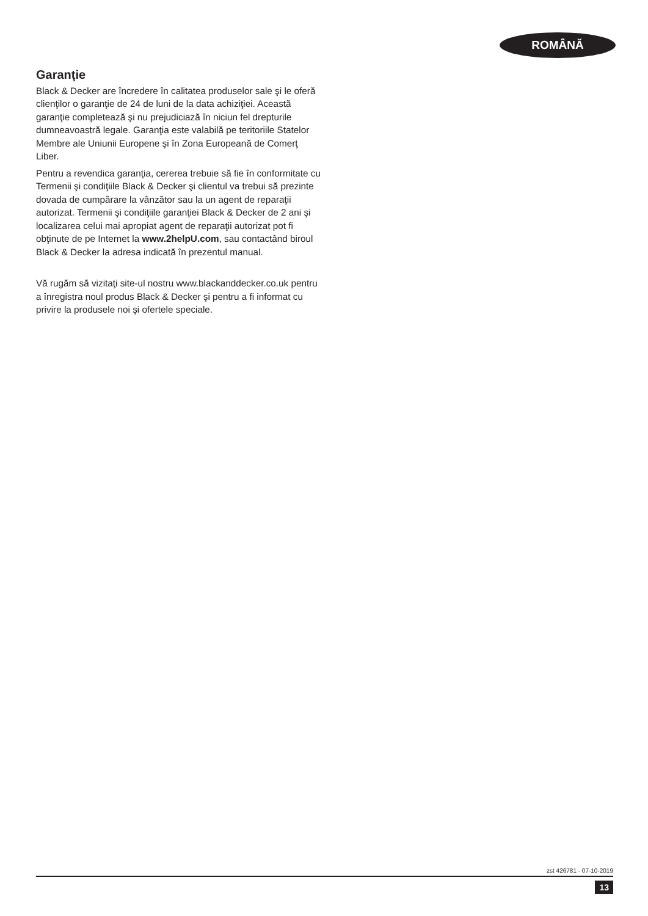ROMÂNĂ
Garanţie
Black & Decker are încredere în calitatea produselor sale şi le oferă clienţilor o garanţie de 24 de luni de la data achiziţiei. Această garanţie completează şi nu prejudiciază în niciun fel drepturile dumneavoastră legale. Garanţia este valabilă pe teritoriile Statelor Membre ale Uniunii Europene şi în Zona Europeană de Comerţ Liber.
Pentru a revendica garanţia, cererea trebuie să fie în conformitate cu Termenii şi condiţiile Black & Decker şi clientul va trebui să prezinte dovada de cumpărare la vânzător sau la un agent de reparaţii autorizat. Termenii şi condiţiile garanţiei Black & Decker de 2 ani şi localizarea celui mai apropiat agent de reparaţii autorizat pot fi obţinute de pe Internet la www.2helpU.com, sau contactând biroul Black & Decker la adresa indicată în prezentul manual.
Vă rugăm să vizitaţi site-ul nostru www.blackanddecker.co.uk pentru a înregistra noul produs Black & Decker şi pentru a fi informat cu privire la produsele noi şi ofertele speciale.
zst 426781 - 07-10-2019
13